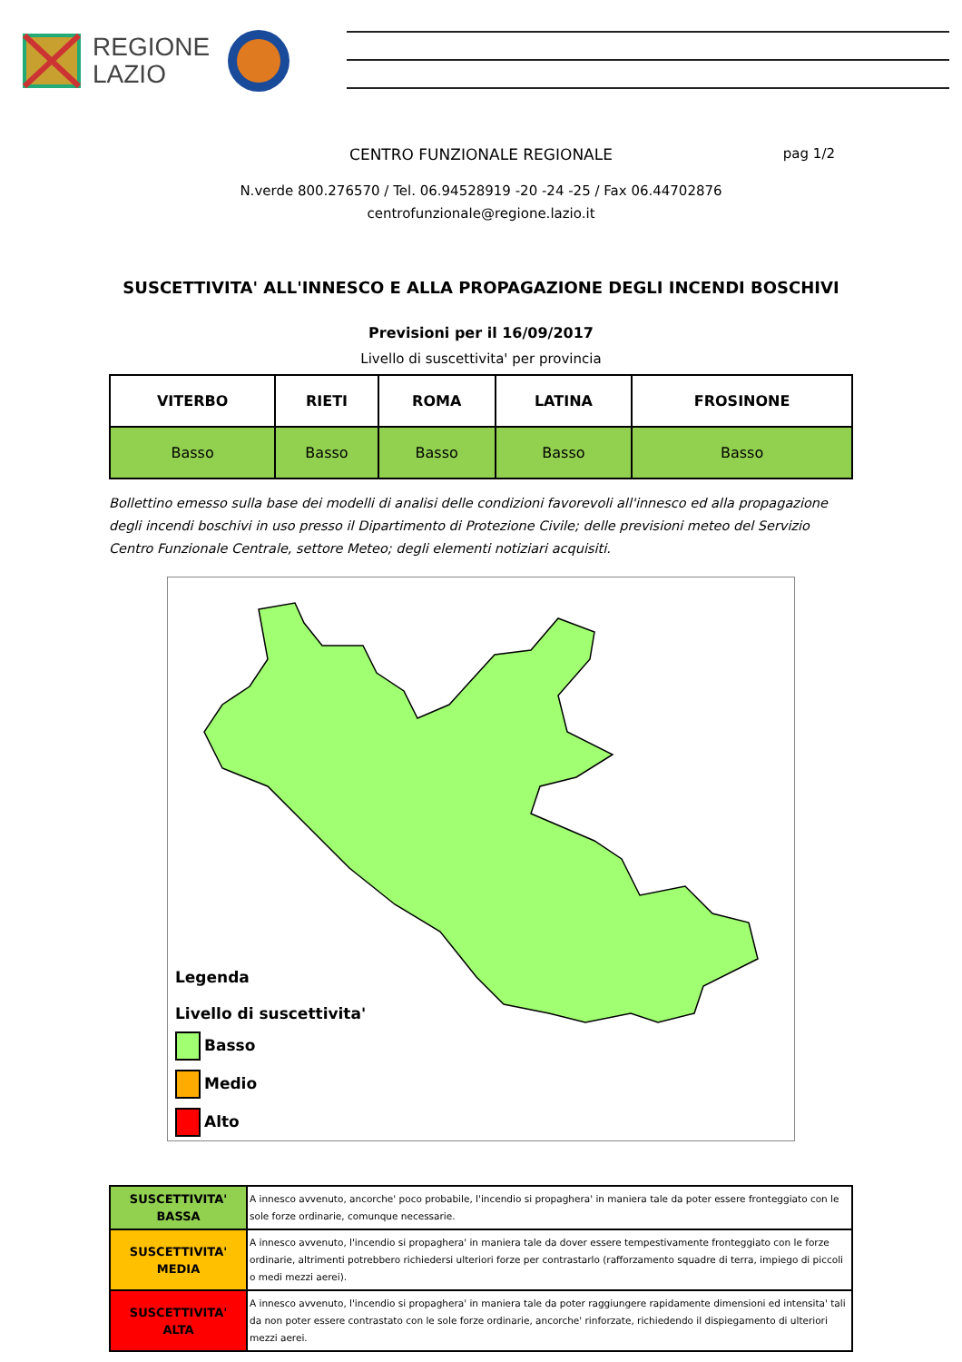REGIONE
LAZIO
CENTRO FUNZIONALE REGIONALE pag 1/2
N.verde 800.276570 / Tel. 06.94528919 -20 -24 -25 / Fax 06.44702876
centrofunzionale@regione.lazio.it
SUSCETTIVITA' ALL'INNESCO E ALLA PROPAGAZIONE DEGLI INCENDI BOSCHIVI
Previsioni per il 16/09/2017
Livello di suscettivita' per provincia
| VITERBO | RIETI | ROMA | LATINA | FROSINONE |
| --- | --- | --- | --- | --- |
| Basso | Basso | Basso | Basso | Basso |
Bollettino emesso sulla base dei modelli di analisi delle condizioni favorevoli all'innesco ed alla propagazione degli incendi boschivi in uso presso il Dipartimento di Protezione Civile; delle previsioni meteo del Servizio Centro Funzionale Centrale, settore Meteo; degli elementi notiziari acquisiti.
Legenda
Livello di suscettivita'
Basso
Medio
Alto
| SUSCETTIVITA' BASSA | A innesco avvenuto, ancorche' poco probabile, l'incendio si propaghera' in maniera tale da poter essere fronteggiato con le sole forze ordinarie, comunque necessarie. |
| SUSCETTIVITA' MEDIA | A innesco avvenuto, l'incendio si propaghera' in maniera tale da dover essere tempestivamente fronteggiato con le forze ordinarie, altrimenti potrebbero richiedersi ulteriori forze per contrastarlo (rafforzamento squadre di terra, impiego di piccoli o medi mezzi aerei). |
| SUSCETTIVITA' ALTA | A innesco avvenuto, l'incendio si propaghera' in maniera tale da poter raggiungere rapidamente dimensioni ed intensita' tali da non poter essere contrastato con le sole forze ordinarie, ancorche' rinforzate, richiedendo il dispiegamento di ulteriori mezzi aerei. |